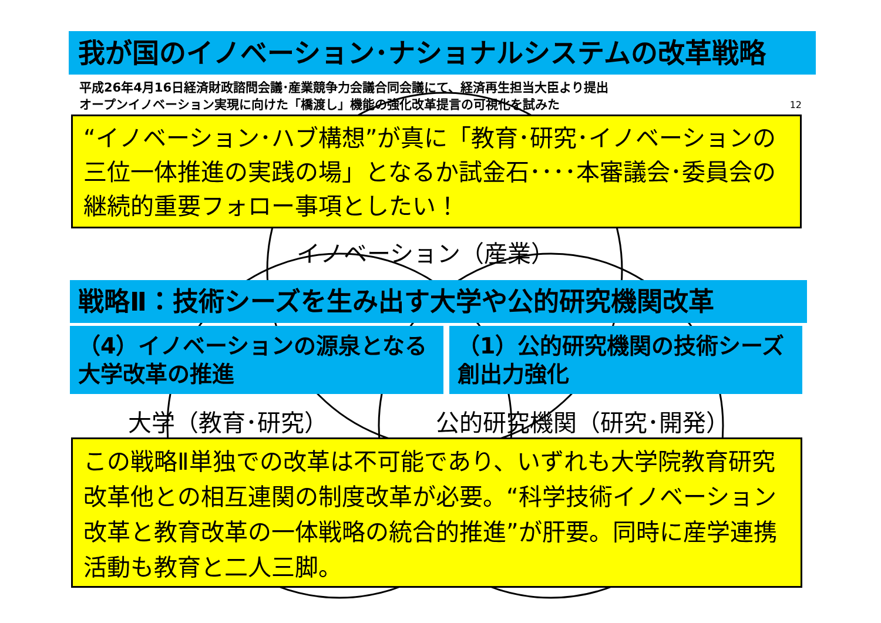我が国のイノベーション･ナショナルシステムの改革戦略
平成26年4月16日経済財政諮問会議･産業競争力会議合同会議にて、経済再生担当大臣より提出
オープンイノベーション実現に向けた「橋渡し」機能の強化改革提言の可視化を試みた 12
“イノベーション･ハブ構想”が真に「教育･研究･イノベーションの三位一体推進の実践の場」となるか試金石････本審議会･委員会の継続的重要フォロー事項としたい！
イノベーション（産業）
戦略Ⅱ：技術シーズを生み出す大学や公的研究機関改革
（4）イノベーションの源泉となる大学改革の推進
（1）公的研究機関の技術シーズ創出力強化
大学（教育･研究） 公的研究機関（研究･開発）
この戦略Ⅱ単独での改革は不可能であり、いずれも大学院教育研究改革他との相互連関の制度改革が必要。“科学技術イノベーション改革と教育改革の一体戦略の統合的推進”が肝要。同時に産学連携活動も教育と二人三脚。